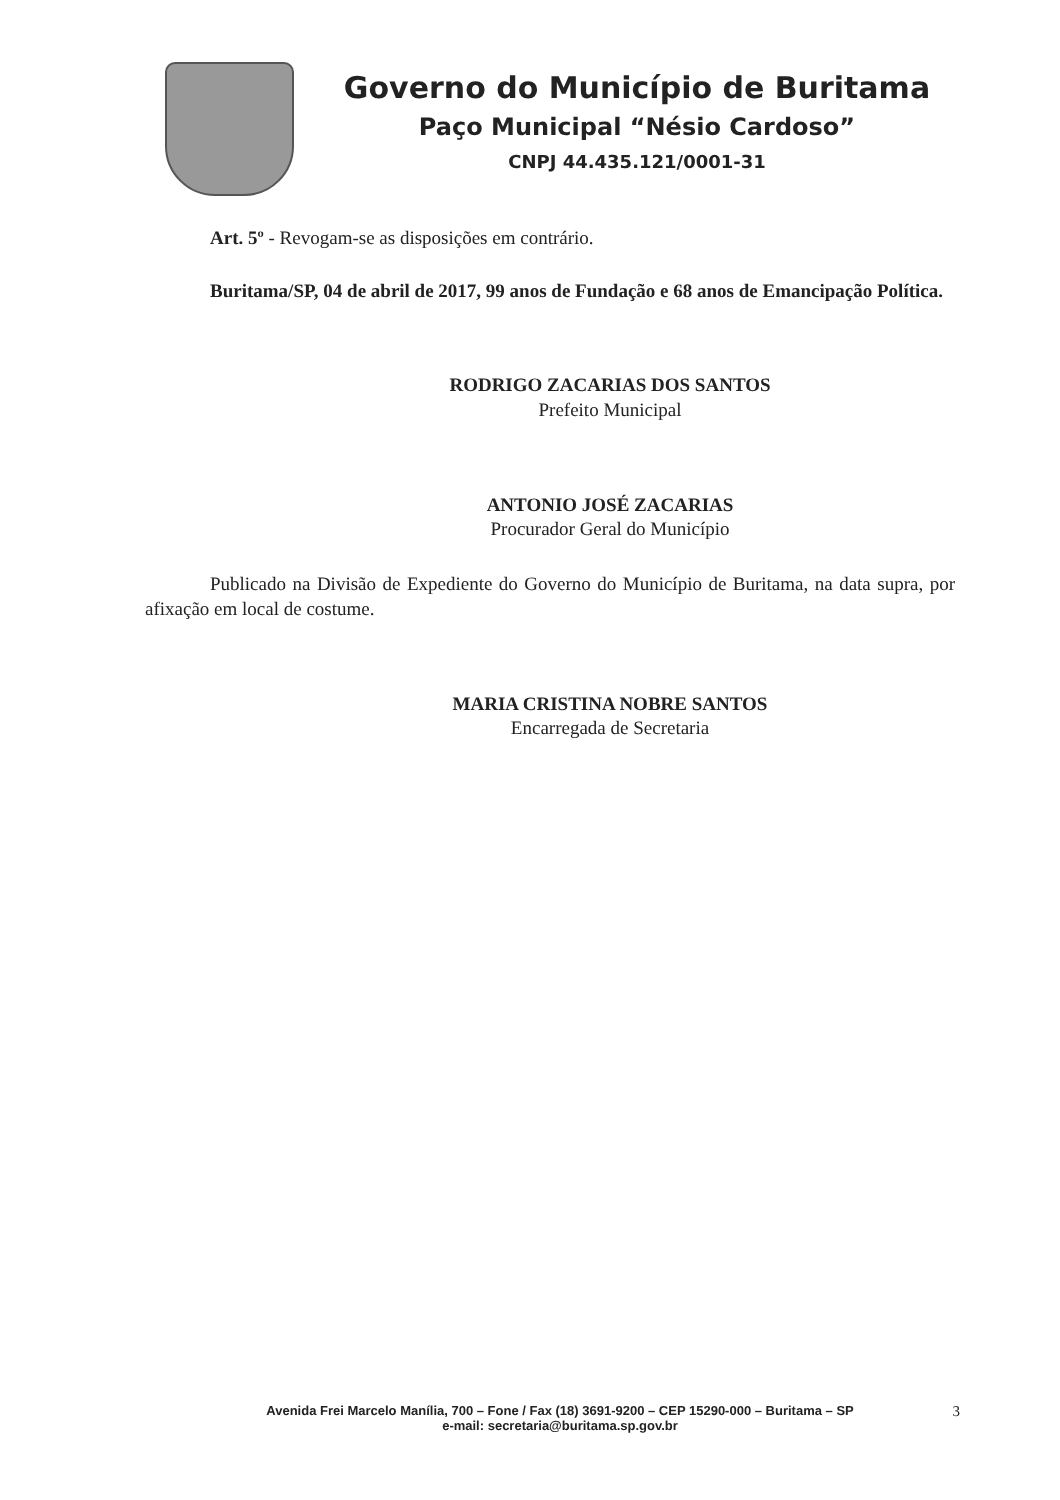Governo do Município de Buritama
Paço Municipal “Nésio Cardoso”
CNPJ 44.435.121/0001-31
Art. 5º - Revogam-se as disposições em contrário.
Buritama/SP, 04 de abril de 2017, 99 anos de Fundação e 68 anos de Emancipação Política.
RODRIGO ZACARIAS DOS SANTOS
Prefeito Municipal
ANTONIO JOSÉ ZACARIAS
Procurador Geral do Município
Publicado na Divisão de Expediente do Governo do Município de Buritama, na data supra, por afixação em local de costume.
MARIA CRISTINA NOBRE SANTOS
Encarregada de Secretaria
Avenida Frei Marcelo Manília, 700 – Fone / Fax (18) 3691-9200 – CEP 15290-000 – Buritama – SP
e-mail: secretaria@buritama.sp.gov.br
3